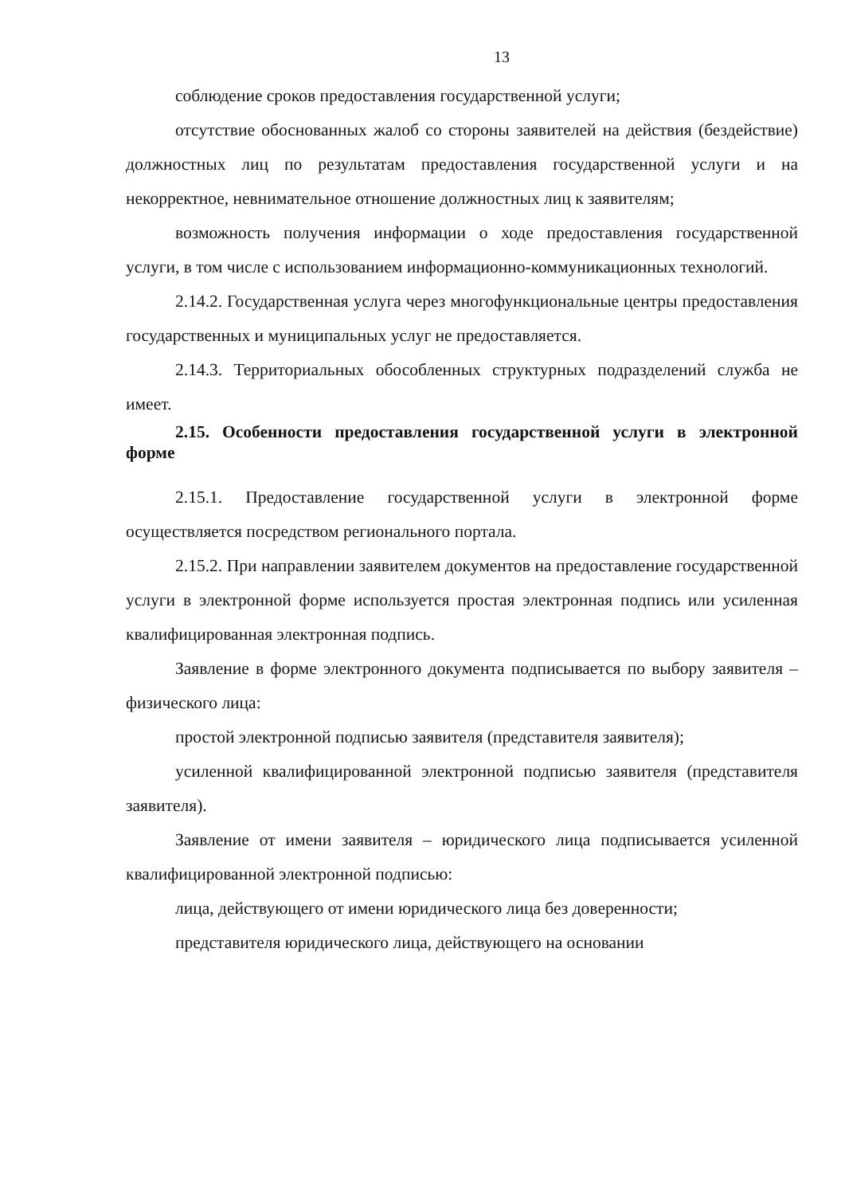13
соблюдение сроков предоставления государственной услуги;
отсутствие обоснованных жалоб со стороны заявителей на действия (бездействие) должностных лиц по результатам предоставления государственной услуги и на некорректное, невнимательное отношение должностных лиц к заявителям;
возможность получения информации о ходе предоставления государственной услуги, в том числе с использованием информационно-коммуникационных технологий.
2.14.2. Государственная услуга через многофункциональные центры предоставления государственных и муниципальных услуг не предоставляется.
2.14.3. Территориальных обособленных структурных подразделений служба не имеет.
2.15. Особенности предоставления государственной услуги в электронной форме
2.15.1. Предоставление государственной услуги в электронной форме осуществляется посредством регионального портала.
2.15.2. При направлении заявителем документов на предоставление государственной услуги в электронной форме используется простая электронная подпись или усиленная квалифицированная электронная подпись.
Заявление в форме электронного документа подписывается по выбору заявителя – физического лица:
простой электронной подписью заявителя (представителя заявителя);
усиленной квалифицированной электронной подписью заявителя (представителя заявителя).
Заявление от имени заявителя – юридического лица подписывается усиленной квалифицированной электронной подписью:
лица, действующего от имени юридического лица без доверенности;
представителя юридического лица, действующего на основании